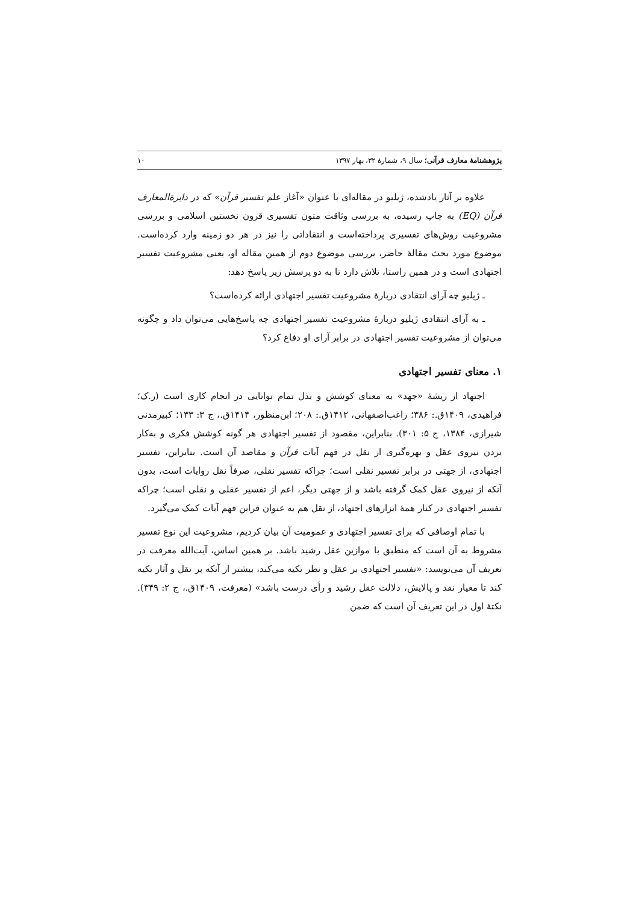پژوهشنامهٔ معارف قرآنی؛ سال ۹، شمارهٔ ۳۲، بهار ۱۳۹۷ ۱۰
علاوه بر آثار یادشده، ژیلیو در مقاله‌ای با عنوان «آغاز علم تفسیر قرآن» که در دایرةالمعارف قرآن (EQ) به چاپ رسیده، به بررسی وثاقت متون تفسیری قرون نخستین اسلامی و بررسی مشروعیت روش‌های تفسیری پرداخته‌است و انتقاداتی را نیز در هر دو زمینه وارد کرده‌است. موضوع مورد بحث مقالهٔ حاضر، بررسی موضوع دوم از همین مقاله او، یعنی مشروعیت تفسیر اجتهادی است و در همین راستا، تلاش دارد تا به دو پرسش زیر پاسخ دهد:
ـ ژیلیو چه آرای انتقادی دربارهٔ مشروعیت تفسیر اجتهادی ارائه کرده‌است؟
ـ به آرای انتقادی ژیلیو دربارهٔ مشروعیت تفسیر اجتهادی چه پاسخ‌هایی می‌توان داد و چگونه می‌توان از مشروعیت تفسیر اجتهادی در برابر آرای او دفاع کرد؟
۱. معنای تفسیر اجتهادی
اجتهاد از ریشهٔ «جهد» به معنای کوشش و بذل تمام توانایی در انجام کاری است (ر.ک؛ فراهیدی، ۱۴۰۹ق.: ۳۸۶؛ راغب‌اصفهانی، ۱۴۱۲ق.: ۲۰۸؛ ابن‌منظور، ۱۴۱۴ق.، ج ۳: ۱۳۳؛ کبیرمدنی شیرازی، ۱۳۸۴، ج ۵: ۳۰۱). بنابراین، مقصود از تفسیر اجتهادی هر گونه کوشش فکری و به‌کار بردن نیروی عقل و بهره‌گیری از نقل در فهم آیات قرآن و مقاصد آن است. بنابراین، تفسیر اجتهادی، از جهتی در برابر تفسیر نقلی است؛ چراکه تفسیر نقلی، صرفاً نقل روایات است، بدون آنکه از نیروی عقل کمک گرفته باشد و از جهتی دیگر، اعم از تفسیر عقلی و نقلی است؛ چراکه تفسیر اجتهادی در کنار همهٔ ابزارهای اجتهاد، از نقل هم به عنوان قراین فهم آیات کمک می‌گیرد.
با تمام اوصافی که برای تفسیر اجتهادی و عمومیت آن بیان کردیم، مشروعیت این نوع تفسیر مشروط به آن است که منطبق با موازین عقل رشید باشد. بر همین اساس، آیت‌الله معرفت در تعریف آن می‌نویسد: «تفسیر اجتهادی بر عقل و نظر تکیه می‌کند، بیشتر از آنکه بر نقل و آثار تکیه کند تا معیار نقد و پالایش، دلالت عقل رشید و رأی درست باشد» (معرفت، ۱۴۰۹ق.، ج ۲: ۳۴۹). نکتهٔ اول در این تعریف آن است که ضمن